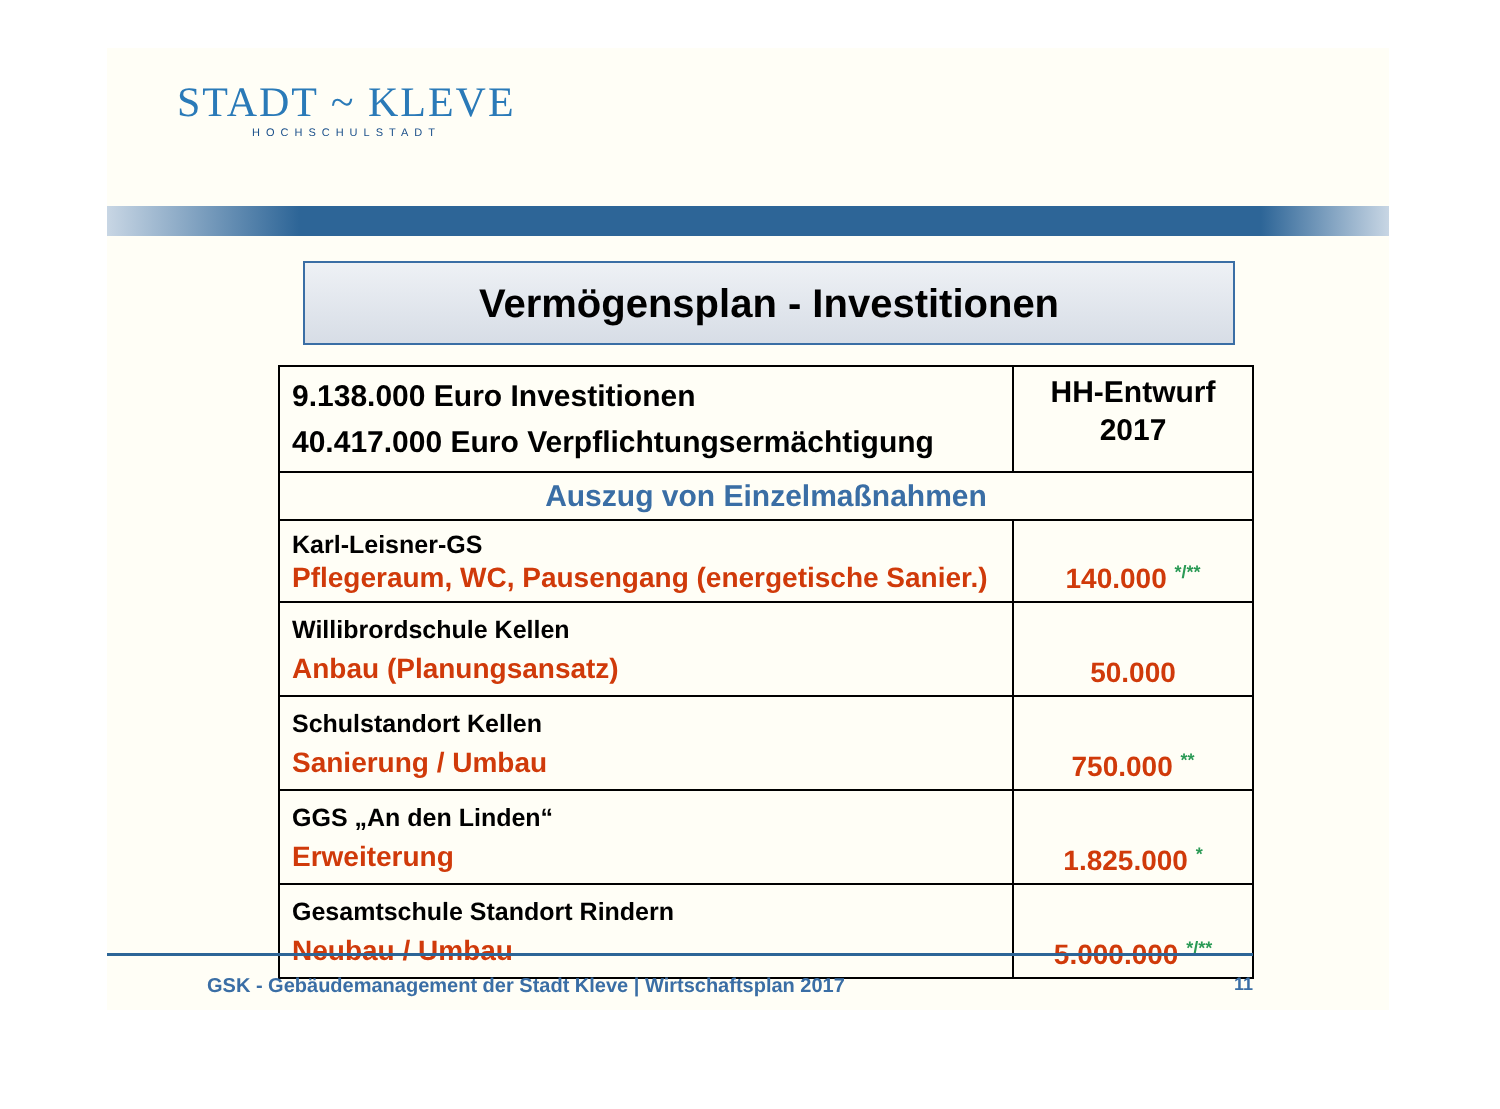STADT ~ KLEVE
HOCHSCHULSTADT
Vermögensplan - Investitionen
| 9.138.000 Euro Investitionen 40.417.000 Euro Verpflichtungsermächtigung | HH-Entwurf 2017 |
| Auszug von Einzelmaßnahmen | |
| Karl-Leisner-GS Pflegeraum, WC, Pausengang (energetische Sanier.) | 140.000 */** |
| Willibrordschule Kellen Anbau (Planungsansatz) | 50.000 |
| Schulstandort Kellen Sanierung / Umbau | 750.000 ** |
| GGS „An den Linden“ Erweiterung | 1.825.000 * |
| Gesamtschule Standort Rindern Neubau / Umbau | 5.000.000 */** |
GSK - Gebäudemanagement der Stadt Kleve | Wirtschaftsplan 2017
11